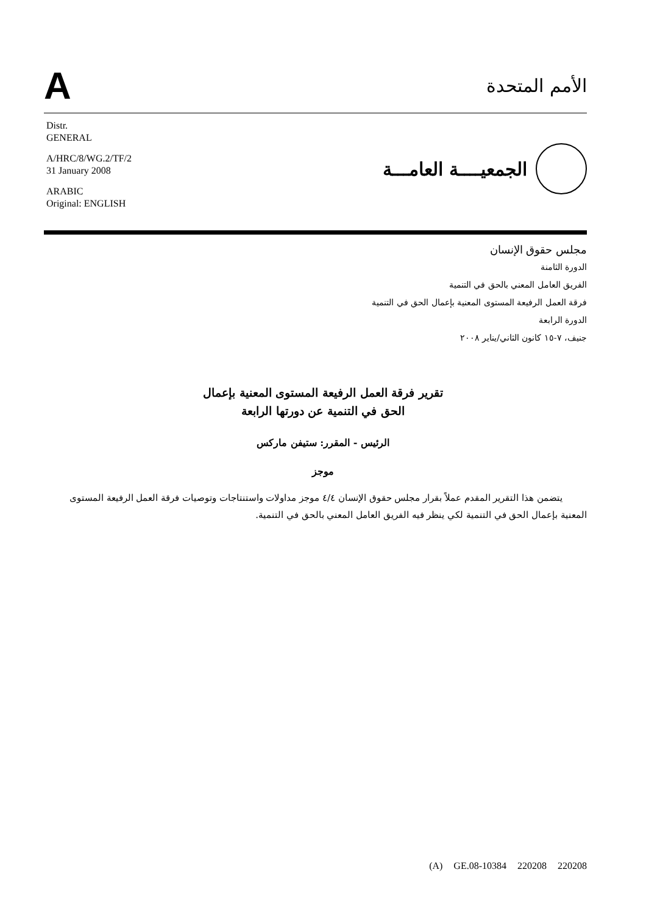A
الأمم المتحدة
Distr.
GENERAL
A/HRC/8/WG.2/TF/2
31 January 2008
ARABIC
Original: ENGLISH
الجمعيــــة العامـــة
مجلس حقوق الإنسان
الدورة الثامنة
الفريق العامل المعني بالحق في التنمية
فرقة العمل الرفيعة المستوى المعنية بإعمال الحق في التنمية
الدورة الرابعة
جنيف، ٧-١٥ كانون الثاني/يناير ٢٠٠٨
تقرير فرقة العمل الرفيعة المستوى المعنية بإعمال
الحق في التنمية عن دورتها الرابعة
الرئيس - المقرر: ستيفن ماركس
موجز
يتضمن هذا التقرير المقدم عملاً بقرار مجلس حقوق الإنسان ٤/٤ موجز مداولات واستنتاجات وتوصيات فرقة العمل الرفيعة المستوى المعنية بإعمال الحق في التنمية لكي ينظر فيه الفريق العامل المعني بالحق في التنمية.
(A) GE.08-10384 220208 220208